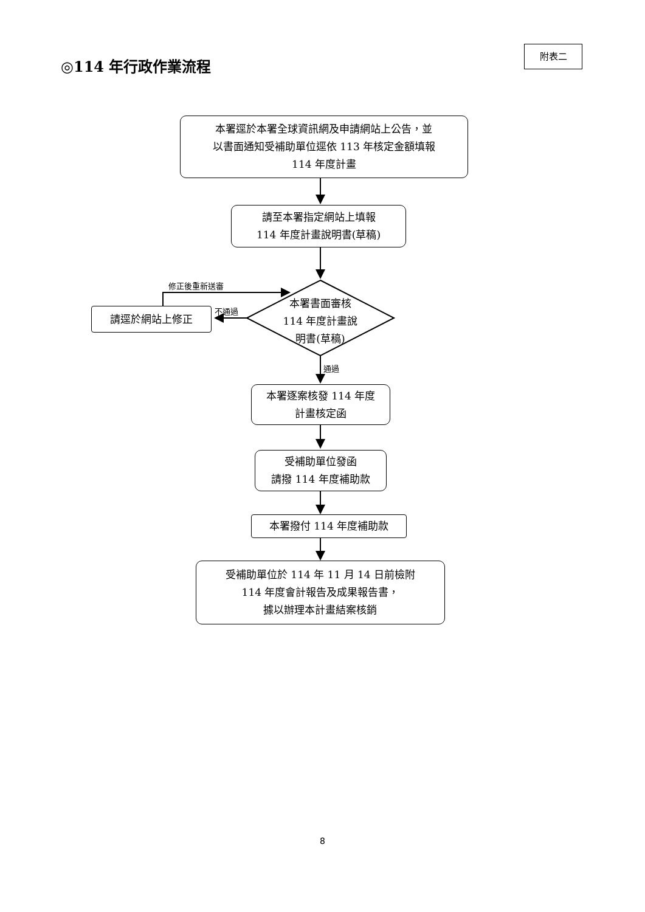附表二
◎114 年行政作業流程
本署逕於本署全球資訊網及申請網站上公告，並
以書面通知受補助單位逕依 113 年核定金額填報
114 年度計畫
請至本署指定網站上填報
114 年度計畫說明書(草稿)
修正後重新送審
不通過
請逕於網站上修正
本署書面審核
114 年度計畫說
明書(草稿)
通過
本署逐案核發 114 年度
計畫核定函
受補助單位發函
請撥 114 年度補助款
本署撥付 114 年度補助款
受補助單位於 114 年 11 月 14 日前檢附
114 年度會計報告及成果報告書，
據以辦理本計畫結案核銷
8